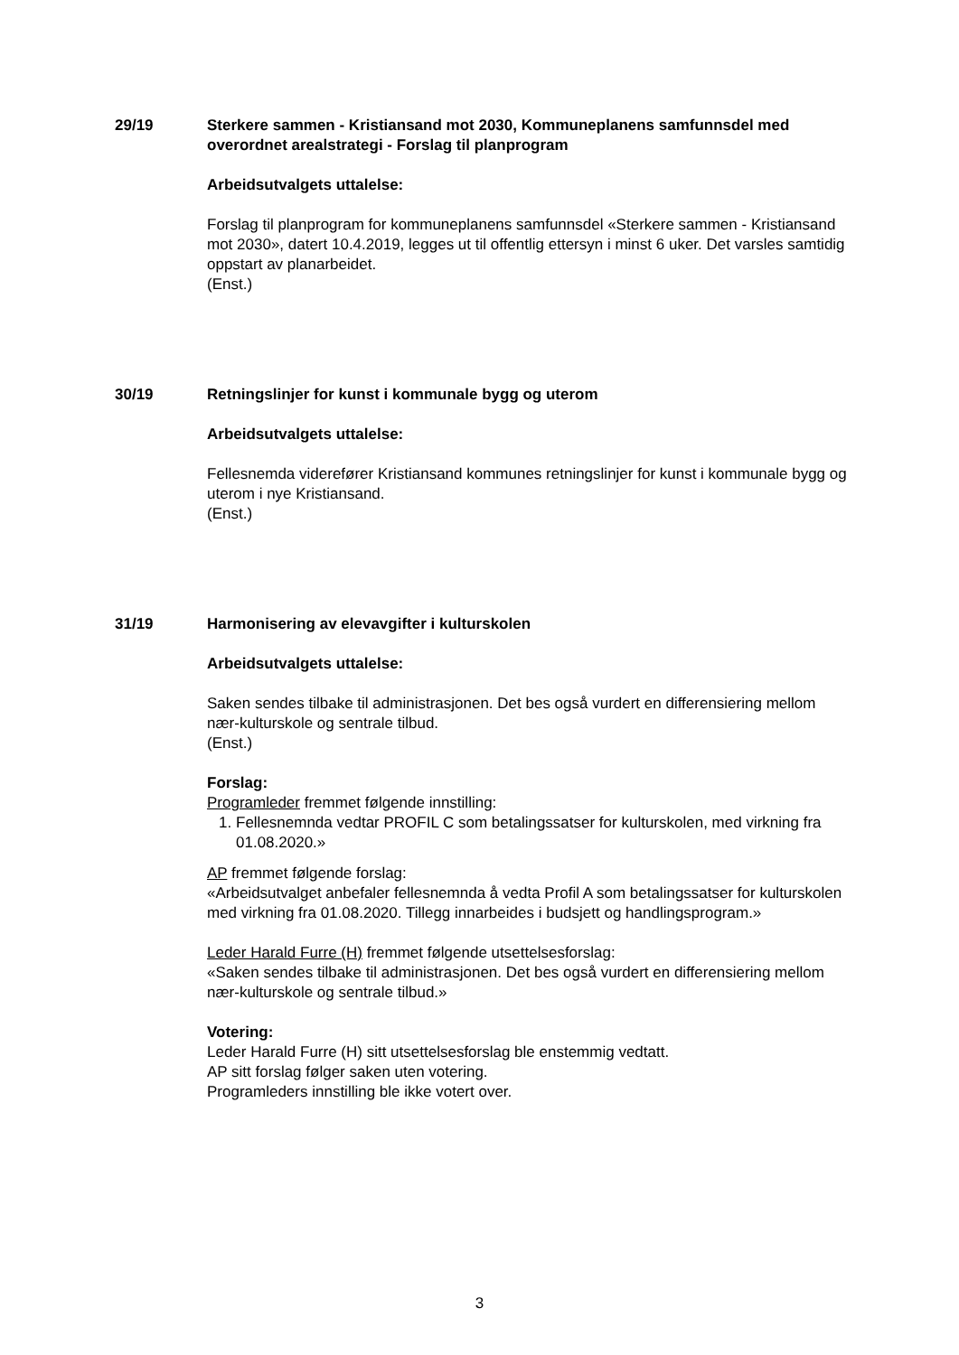29/19 Sterkere sammen - Kristiansand mot 2030, Kommuneplanens samfunnsdel med overordnet arealstrategi - Forslag til planprogram
Arbeidsutvalgets uttalelse:
Forslag til planprogram for kommuneplanens samfunnsdel «Sterkere sammen - Kristiansand mot 2030», datert 10.4.2019, legges ut til offentlig ettersyn i minst 6 uker. Det varsles samtidig oppstart av planarbeidet.
(Enst.)
30/19 Retningslinjer for kunst i kommunale bygg og uterom
Arbeidsutvalgets uttalelse:
Fellesnemda viderefører Kristiansand kommunes retningslinjer for kunst i kommunale bygg og uterom i nye Kristiansand.
(Enst.)
31/19 Harmonisering av elevavgifter i kulturskolen
Arbeidsutvalgets uttalelse:
Saken sendes tilbake til administrasjonen. Det bes også vurdert en differensiering mellom nær-kulturskole og sentrale tilbud.
(Enst.)
Forslag:
Programleder fremmet følgende innstilling:
1. Fellesnemnda vedtar PROFIL C som betalingssatser for kulturskolen, med virkning fra 01.08.2020.»
AP fremmet følgende forslag:
«Arbeidsutvalget anbefaler fellesnemnda å vedta Profil A som betalingssatser for kulturskolen med virkning fra 01.08.2020. Tillegg innarbeides i budsjett og handlingsprogram.»
Leder Harald Furre (H) fremmet følgende utsettelsesforslag:
«Saken sendes tilbake til administrasjonen. Det bes også vurdert en differensiering mellom nær-kulturskole og sentrale tilbud.»
Votering:
Leder Harald Furre (H) sitt utsettelsesforslag ble enstemmig vedtatt.
AP sitt forslag følger saken uten votering.
Programleders innstilling ble ikke votert over.
3